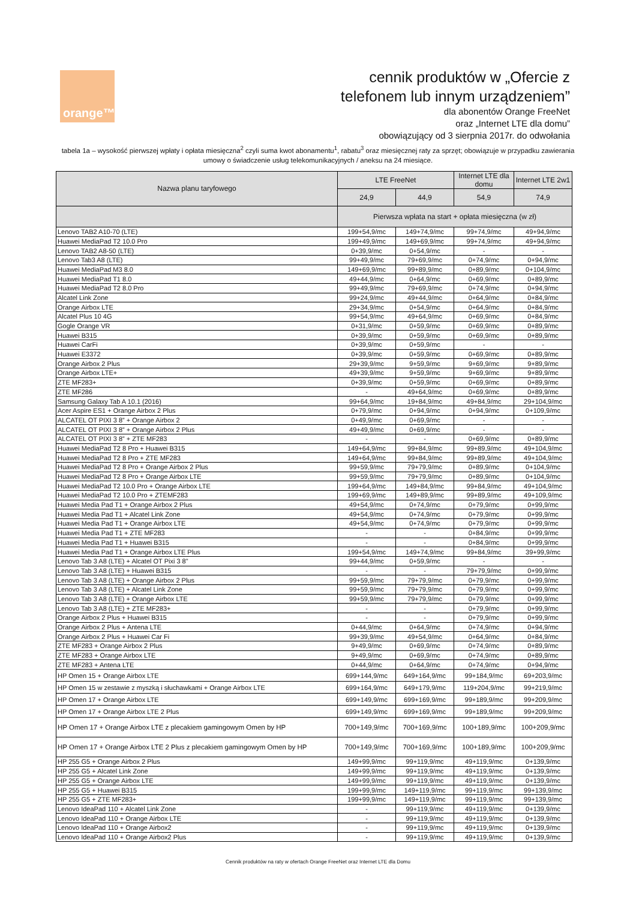orange™
cennik produktów w „Ofercie z
telefonem lub innym urządzeniem”
dla abonentów Orange FreeNet
oraz „Internet LTE dla domu”
obowiązujący od 3 sierpnia 2017r. do odwołania
tabela 1a – wysokość pierwszej wpłaty i opłata miesięczna<sup>2</sup> czyli suma kwot abonamentu<sup>1</sup>, rabatu<sup>3</sup> oraz miesięcznej raty za sprzęt; obowiązuje w przypadku zawierania umowy o świadczenie usług telekomunikacyjnych / aneksu na 24 miesiące.
| Nazwa planu taryfowego | LTE FreeNet | | Internet LTE dla domu | Internet LTE 2w1 |
| --- | --- | --- | --- | --- |
| | 24,9 | 44,9 | 54,9 | 74,9 |
| | Pierwsza wpłata na start + opłata miesięczna (w zł) | | | |
| Lenovo TAB2 A10-70 (LTE) | 199+54,9/mc | 149+74,9/mc | 99+74,9/mc | 49+94,9/mc |
| Huawei MediaPad T2 10.0 Pro | 199+49,9/mc | 149+69,9/mc | 99+74,9/mc | 49+94,9/mc |
| Lenovo TAB2 A8-50 (LTE) | 0+39,9/mc | 0+54,9/mc | - | - |
| Lenovo Tab3 A8 (LTE) | 99+49,9/mc | 79+69,9/mc | 0+74,9/mc | 0+94,9/mc |
| Huawei MediaPad M3 8.0 | 149+69,9/mc | 99+89,9/mc | 0+89,9/mc | 0+104,9/mc |
| Huawei MediaPad T1 8.0 | 49+44,9/mc | 0+64,9/mc | 0+69,9/mc | 0+89,9/mc |
| Huawei MediaPad T2 8.0 Pro | 99+49,9/mc | 79+69,9/mc | 0+74,9/mc | 0+94,9/mc |
| Alcatel Link Zone | 99+24,9/mc | 49+44,9/mc | 0+64,9/mc | 0+84,9/mc |
| Orange Airbox LTE | 29+34,9/mc | 0+54,9/mc | 0+64,9/mc | 0+84,9/mc |
| Alcatel Plus 10 4G | 99+54,9/mc | 49+64,9/mc | 0+69,9/mc | 0+84,9/mc |
| Gogle Orange VR | 0+31,9/mc | 0+59,9/mc | 0+69,9/mc | 0+89,9/mc |
| Huawei B315 | 0+39,9/mc | 0+59,9/mc | 0+69,9/mc | 0+89,9/mc |
| Huawei CarFi | 0+39,9/mc | 0+59,9/mc | - | - |
| Huawei E3372 | 0+39,9/mc | 0+59,9/mc | 0+69,9/mc | 0+89,9/mc |
| Orange Airbox 2 Plus | 29+39,9/mc | 9+59,9/mc | 9+69,9/mc | 9+89,9/mc |
| Orange Airbox LTE+ | 49+39,9/mc | 9+59,9/mc | 9+69,9/mc | 9+89,9/mc |
| ZTE MF283+ | 0+39,9/mc | 0+59,9/mc | 0+69,9/mc | 0+89,9/mc |
| ZTE MF286 | - | 49+64,9/mc | 0+69,9/mc | 0+89,9/mc |
| Samsung Galaxy Tab A 10.1 (2016) | 99+64,9/mc | 19+84,9/mc | 49+84,9/mc | 29+104,9/mc |
| Acer Aspire ES1 + Orange Airbox 2 Plus | 0+79,9/mc | 0+94,9/mc | 0+94,9/mc | 0+109,9/mc |
| ALCATEL OT PIXI 3 8” + Orange Airbox 2 | 0+49,9/mc | 0+69,9/mc | - | - |
| ALCATEL OT PIXI 3 8” + Orange Airbox 2 Plus | 49+49,9/mc | 0+69,9/mc | - | - |
| ALCATEL OT PIXI 3 8” + ZTE MF283 | - | - | 0+69,9/mc | 0+89,9/mc |
| Huawei MediaPad T2 8 Pro + Huawei B315 | 149+64,9/mc | 99+84,9/mc | 99+89,9/mc | 49+104,9/mc |
| Huawei MediaPad T2 8 Pro + ZTE MF283 | 149+64,9/mc | 99+84,9/mc | 99+89,9/mc | 49+104,9/mc |
| Huawei MediaPad T2 8 Pro + Orange Airbox 2 Plus | 99+59,9/mc | 79+79,9/mc | 0+89,9/mc | 0+104,9/mc |
| Huawei MediaPad T2 8 Pro + Orange Airbox LTE | 99+59,9/mc | 79+79,9/mc | 0+89,9/mc | 0+104,9/mc |
| Huawei MediaPad T2 10.0 Pro + Orange Airbox LTE | 199+64,9/mc | 149+84,9/mc | 99+84,9/mc | 49+104,9/mc |
| Huawei MediaPad T2 10.0 Pro + ZTEMF283 | 199+69,9/mc | 149+89,9/mc | 99+89,9/mc | 49+109,9/mc |
| Huawei Media Pad T1 + Orange Airbox 2 Plus | 49+54,9/mc | 0+74,9/mc | 0+79,9/mc | 0+99,9/mc |
| Huawei Media Pad T1 + Alcatel Link Zone | 49+54,9/mc | 0+74,9/mc | 0+79,9/mc | 0+99,9/mc |
| Huawei Media Pad T1 + Orange Airbox LTE | 49+54,9/mc | 0+74,9/mc | 0+79,9/mc | 0+99,9/mc |
| Huawei Media Pad T1 + ZTE MF283 | - | - | 0+84,9/mc | 0+99,9/mc |
| Huawei Media Pad T1 + Huawei B315 | - | - | 0+84,9/mc | 0+99,9/mc |
| Huawei Media Pad T1 + Orange Airbox LTE Plus | 199+54,9/mc | 149+74,9/mc | 99+84,9/mc | 39+99,9/mc |
| Lenovo Tab 3 A8 (LTE) + Alcatel OT Pixi 3 8" | 99+44,9/mc | 0+59,9/mc | - | - |
| Lenovo Tab 3 A8 (LTE) + Huawei B315 | - | - | 79+79,9/mc | 0+99,9/mc |
| Lenovo Tab 3 A8 (LTE) + Orange Airbox 2 Plus | 99+59,9/mc | 79+79,9/mc | 0+79,9/mc | 0+99,9/mc |
| Lenovo Tab 3 A8 (LTE) + Alcatel Link Zone | 99+59,9/mc | 79+79,9/mc | 0+79,9/mc | 0+99,9/mc |
| Lenovo Tab 3 A8 (LTE) + Orange Airbox LTE | 99+59,9/mc | 79+79,9/mc | 0+79,9/mc | 0+99,9/mc |
| Lenovo Tab 3 A8 (LTE) + ZTE MF283+ | - | - | 0+79,9/mc | 0+99,9/mc |
| Orange Airbox 2 Plus + Huawei B315 | - | - | 0+79,9/mc | 0+99,9/mc |
| Orange Airbox 2 Plus + Antena LTE | 0+44,9/mc | 0+64,9/mc | 0+74,9/mc | 0+94,9/mc |
| Orange Airbox 2 Plus + Huawei Car Fi | 99+39,9/mc | 49+54,9/mc | 0+64,9/mc | 0+84,9/mc |
| ZTE MF283 + Orange Airbox 2 Plus | 9+49,9/mc | 0+69,9/mc | 0+74,9/mc | 0+89,9/mc |
| ZTE MF283 + Orange Airbox LTE | 9+49,9/mc | 0+69,9/mc | 0+74,9/mc | 0+89,9/mc |
| ZTE MF283 + Antena LTE | 0+44,9/mc | 0+64,9/mc | 0+74,9/mc | 0+94,9/mc |
| HP Omen 15 + Orange Airbox LTE | 699+144,9/mc | 649+164,9/mc | 99+184,9/mc | 69+203,9/mc |
| HP Omen 15 w zestawie z myszką i słuchawkami + Orange Airbox LTE | 699+164,9/mc | 649+179,9/mc | 119+204,9/mc | 99+219,9/mc |
| HP Omen 17 + Orange Airbox LTE | 699+149,9/mc | 699+169,9/mc | 99+189,9/mc | 99+209,9/mc |
| HP Omen 17 + Orange Airbox LTE 2 Plus | 699+149,9/mc | 699+169,9/mc | 99+189,9/mc | 99+209,9/mc |
| HP Omen 17 + Orange Airbox LTE z plecakiem gamingowym Omen by HP | 700+149,9/mc | 700+169,9/mc | 100+189,9/mc | 100+209,9/mc |
| HP Omen 17 + Orange Airbox LTE 2 Plus z plecakiem gamingowym Omen by HP | 700+149,9/mc | 700+169,9/mc | 100+189,9/mc | 100+209,9/mc |
| HP 255 G5 + Orange Airbox 2 Plus | 149+99,9/mc | 99+119,9/mc | 49+119,9/mc | 0+139,9/mc |
| HP 255 G5 + Alcatel Link Zone | 149+99,9/mc | 99+119,9/mc | 49+119,9/mc | 0+139,9/mc |
| HP 255 G5 + Orange Airbox LTE | 149+99,9/mc | 99+119,9/mc | 49+119,9/mc | 0+139,9/mc |
| HP 255 G5 + Huawei B315 | 199+99,9/mc | 149+119,9/mc | 99+119,9/mc | 99+139,9/mc |
| HP 255 G5 + ZTE MF283+ | 199+99,9/mc | 149+119,9/mc | 99+119,9/mc | 99+139,9/mc |
| Lenovo IdeaPad 110 + Alcatel Link Zone | - | 99+119,9/mc | 49+119,9/mc | 0+139,9/mc |
| Lenovo IdeaPad 110 + Orange Airbox LTE | - | 99+119,9/mc | 49+119,9/mc | 0+139,9/mc |
| Lenovo IdeaPad 110 + Orange Airbox2 | - | 99+119,9/mc | 49+119,9/mc | 0+139,9/mc |
| Lenovo IdeaPad 110 + Orange Airbox2 Plus | - | 99+119,9/mc | 49+119,9/mc | 0+139,9/mc |
Cennik produktów na raty w ofertach Orange FreeNet oraz Internet LTE dla Domu